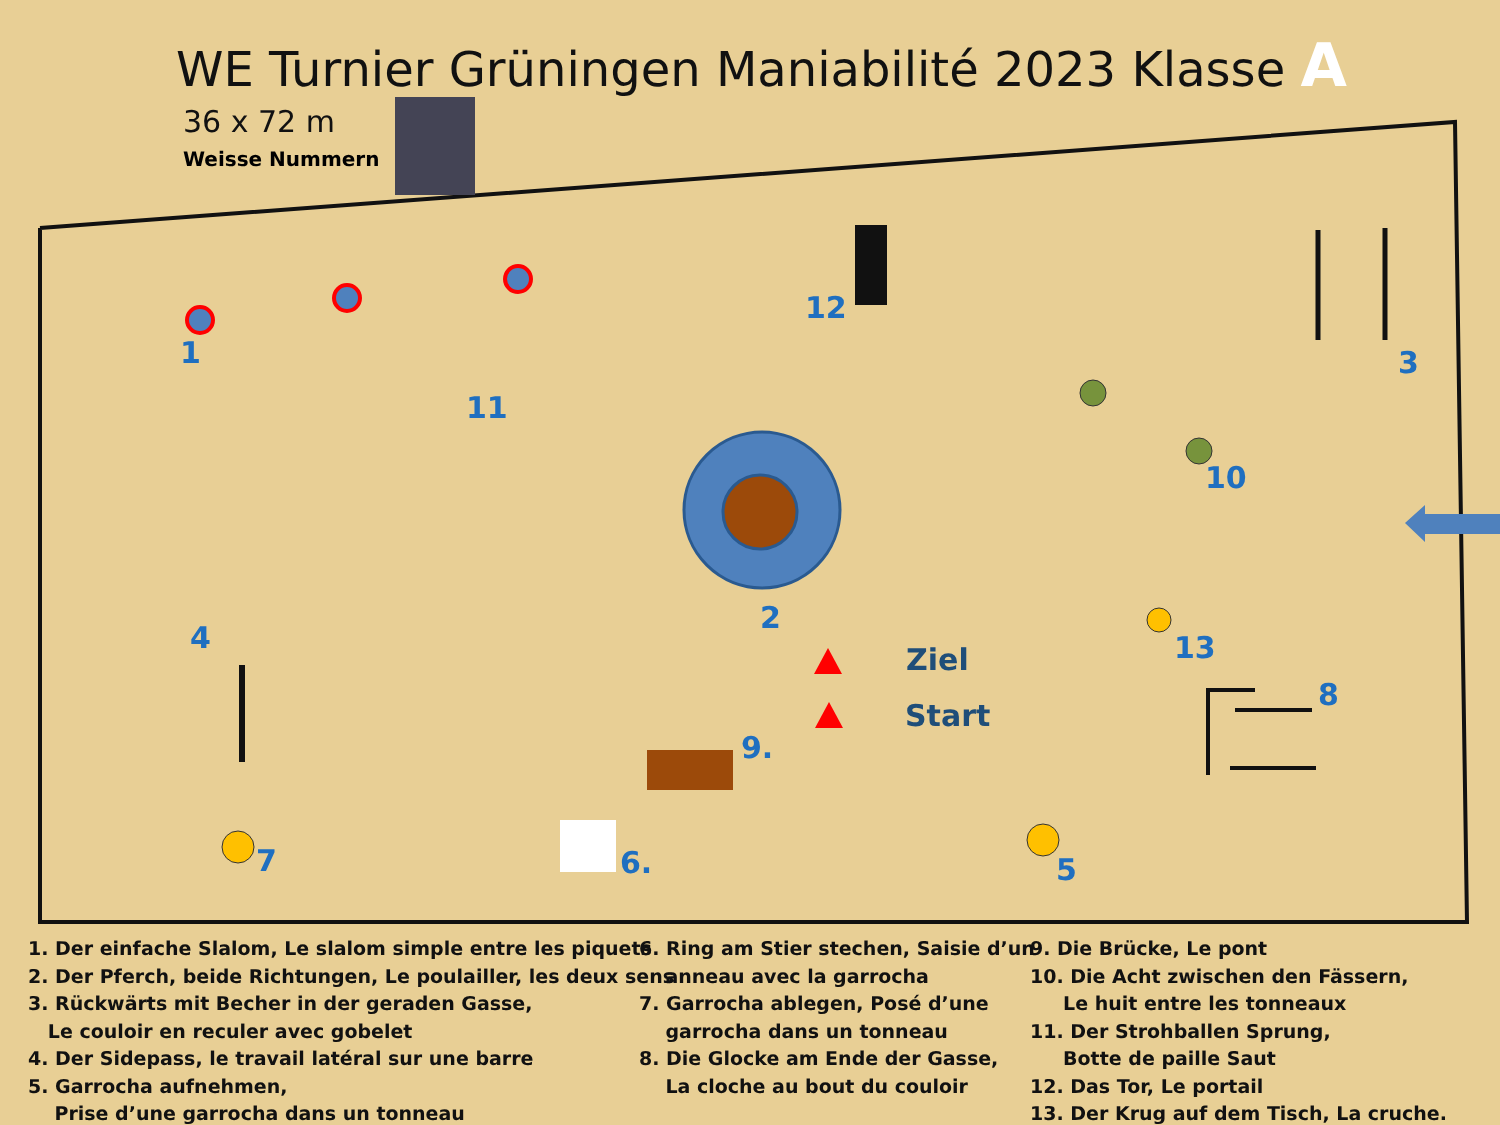WE Turnier Grüningen Maniabilité 2023 Klasse A
36 x 72 m
Weisse Nummern
1
2
3
4
5
6.
7
8
9.
10
11
12
13
Ziel
Start
1. Der einfache Slalom, Le slalom simple entre les piquets 2. Der Pferch, beide Richtungen, Le poulailler, les deux sens 3. Rückwärts mit Becher in der geraden Gasse, Le couloir en reculer avec gobelet 4. Der Sidepass, le travail latéral sur une barre 5. Garrocha aufnehmen, Prise d’une garrocha dans un tonneau
6. Ring am Stier stechen, Saisie d’un anneau avec la garrocha 7. Garrocha ablegen, Posé d’une garrocha dans un tonneau 8. Die Glocke am Ende der Gasse, La cloche au bout du couloir
9. Die Brücke, Le pont 10. Die Acht zwischen den Fässern, Le huit entre les tonneaux 11. Der Strohballen Sprung, Botte de paille Saut 12. Das Tor, Le portail 13. Der Krug auf dem Tisch, La cruche.